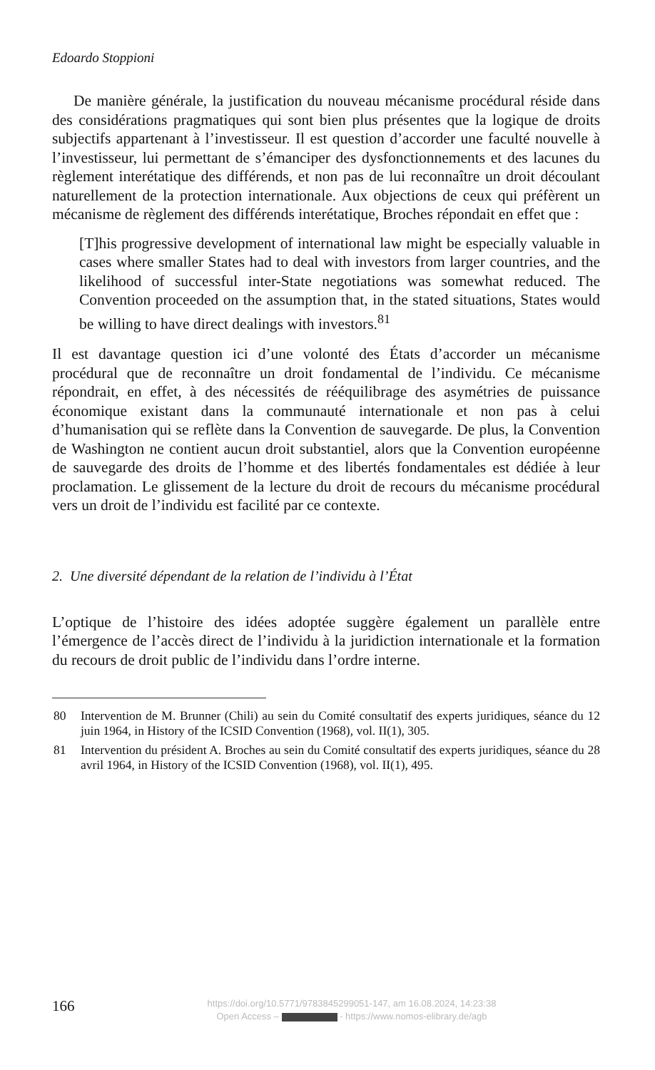Edoardo Stoppioni
De manière générale, la justification du nouveau mécanisme procédural réside dans des considérations pragmatiques qui sont bien plus présentes que la logique de droits subjectifs appartenant à l’investisseur. Il est question d’accorder une faculté nouvelle à l’investisseur, lui permettant de s’émanciper des dysfonctionnements et des lacunes du règlement interétatique des différends, et non pas de lui reconnaître un droit découlant naturellement de la protection internationale. Aux objections de ceux qui préfèrent un mécanisme de règlement des différends interétatique, Broches répondait en effet que :
[T]his progressive development of international law might be especially valuable in cases where smaller States had to deal with investors from larger countries, and the likelihood of successful inter-State negotiations was somewhat reduced. The Convention proceeded on the assumption that, in the stated situations, States would be willing to have direct dealings with investors.<sup>81</sup>
Il est davantage question ici d’une volonté des États d’accorder un mécanisme procédural que de reconnaître un droit fondamental de l’individu. Ce mécanisme répondrait, en effet, à des nécessités de rééquilibrage des asymétries de puissance économique existant dans la communauté internationale et non pas à celui d’humanisation qui se reflète dans la Convention de sauvegarde. De plus, la Convention de Washington ne contient aucun droit substantiel, alors que la Convention européenne de sauvegarde des droits de l’homme et des libertés fondamentales est dédiée à leur proclamation. Le glissement de la lecture du droit de recours du mécanisme procédural vers un droit de l’individu est facilité par ce contexte.
2. Une diversité dépendant de la relation de l’individu à l’État
L’optique de l’histoire des idées adoptée suggère également un parallèle entre l’émergence de l’accès direct de l’individu à la juridiction internationale et la formation du recours de droit public de l’individu dans l’ordre interne.
80 Intervention de M. Brunner (Chili) au sein du Comité consultatif des experts juridiques, séance du 12 juin 1964, in History of the ICSID Convention (1968), vol. II(1), 305.
81 Intervention du président A. Broches au sein du Comité consultatif des experts juridiques, séance du 28 avril 1964, in History of the ICSID Convention (1968), vol. II(1), 495.
166
https://doi.org/10.5771/9783845299051-147, am 16.08.2024, 14:23:38
Open Access – - https://www.nomos-elibrary.de/agb